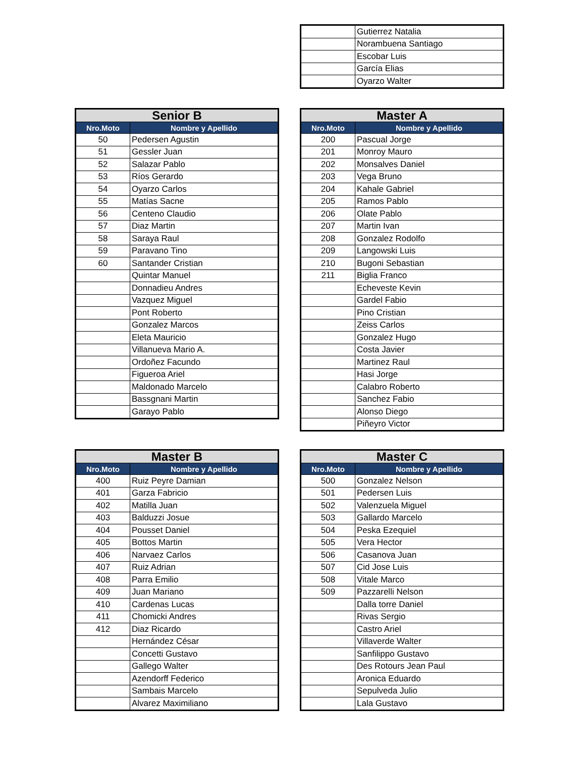| | Gutierrez Natalia |
| | Norambuena Santiago |
| | Escobar Luis |
| | García Elias |
| | Oyarzo Walter |
| Senior B | |
| --- | --- |
| Nro.Moto | Nombre y Apellido |
| 50 | Pedersen Agustin |
| 51 | Gessler Juan |
| 52 | Salazar Pablo |
| 53 | Ríos Gerardo |
| 54 | Oyarzo Carlos |
| 55 | Matías Sacne |
| 56 | Centeno Claudio |
| 57 | Diaz Martin |
| 58 | Saraya Raul |
| 59 | Paravano Tino |
| 60 | Santander Cristian |
| | Quintar Manuel |
| | Donnadieu Andres |
| | Vazquez Miguel |
| | Pont Roberto |
| | Gonzalez Marcos |
| | Eleta Mauricio |
| | Villanueva Mario A. |
| | Ordoñez Facundo |
| | Figueroa Ariel |
| | Maldonado Marcelo |
| | Bassgnani Martin |
| | Garayo Pablo |
| Master A | |
| --- | --- |
| Nro.Moto | Nombre y Apellido |
| 200 | Pascual Jorge |
| 201 | Monroy Mauro |
| 202 | Monsalves Daniel |
| 203 | Vega Bruno |
| 204 | Kahale Gabriel |
| 205 | Ramos Pablo |
| 206 | Olate Pablo |
| 207 | Martin Ivan |
| 208 | Gonzalez Rodolfo |
| 209 | Langowski Luis |
| 210 | Bugoni Sebastian |
| 211 | Biglia Franco |
| | Echeveste Kevin |
| | Gardel Fabio |
| | Pino Cristian |
| | Zeiss Carlos |
| | Gonzalez Hugo |
| | Costa Javier |
| | Martinez Raul |
| | Hasi Jorge |
| | Calabro Roberto |
| | Sanchez Fabio |
| | Alonso Diego |
| | Piñeyro Victor |
| Master B | |
| --- | --- |
| Nro.Moto | Nombre y Apellido |
| 400 | Ruiz Peyre Damian |
| 401 | Garza Fabricio |
| 402 | Matilla Juan |
| 403 | Balduzzi Josue |
| 404 | Pousset Daniel |
| 405 | Bottos Martin |
| 406 | Narvaez Carlos |
| 407 | Ruiz Adrian |
| 408 | Parra Emilio |
| 409 | Juan Mariano |
| 410 | Cardenas Lucas |
| 411 | Chomicki Andres |
| 412 | Diaz Ricardo |
| | Hernández César |
| | Concetti Gustavo |
| | Gallego Walter |
| | Azendorff Federico |
| | Sambais Marcelo |
| | Alvarez Maximiliano |
| Master C | |
| --- | --- |
| Nro.Moto | Nombre y Apellido |
| 500 | Gonzalez Nelson |
| 501 | Pedersen Luis |
| 502 | Valenzuela Miguel |
| 503 | Gallardo Marcelo |
| 504 | Peska Ezequiel |
| 505 | Vera Hector |
| 506 | Casanova Juan |
| 507 | Cid Jose Luis |
| 508 | Vitale Marco |
| 509 | Pazzarelli Nelson |
| | Dalla torre Daniel |
| | Rivas Sergio |
| | Castro Ariel |
| | Villaverde Walter |
| | Sanfilippo Gustavo |
| | Des Rotours Jean Paul |
| | Aronica Eduardo |
| | Sepulveda Julio |
| | Lala Gustavo |